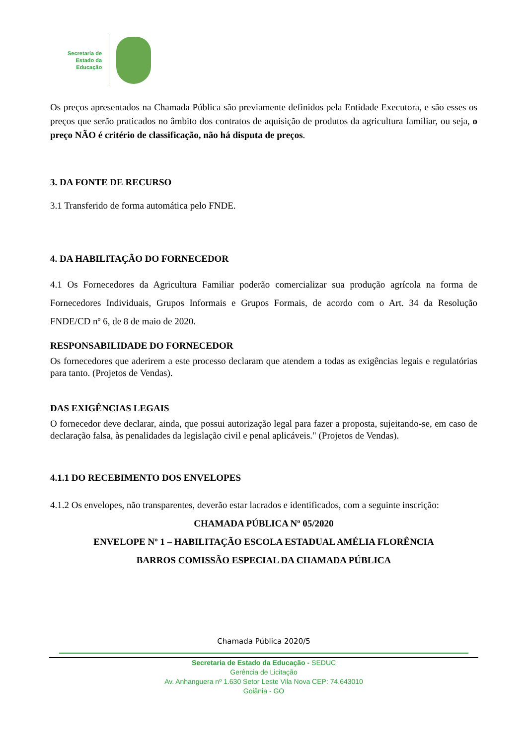Secretaria de
Estado da
Educação
Os preços apresentados na Chamada Pública são previamente definidos pela Entidade Executora, e são esses os preços que serão praticados no âmbito dos contratos de aquisição de produtos da agricultura familiar, ou seja, o preço NÃO é critério de classificação, não há disputa de preços.
3. DA FONTE DE RECURSO
3.1 Transferido de forma automática pelo FNDE.
4. DA HABILITAÇÃO DO FORNECEDOR
4.1 Os Fornecedores da Agricultura Familiar poderão comercializar sua produção agrícola na forma de Fornecedores Individuais, Grupos Informais e Grupos Formais, de acordo com o Art. 34 da Resolução FNDE/CD nº 6, de 8 de maio de 2020.
RESPONSABILIDADE DO FORNECEDOR
Os fornecedores que aderirem a este processo declaram que atendem a todas as exigências legais e regulatórias para tanto. (Projetos de Vendas).
DAS EXIGÊNCIAS LEGAIS
O fornecedor deve declarar, ainda, que possui autorização legal para fazer a proposta, sujeitando-se, em caso de declaração falsa, às penalidades da legislação civil e penal aplicáveis." (Projetos de Vendas).
4.1.1 DO RECEBIMENTO DOS ENVELOPES
4.1.2 Os envelopes, não transparentes, deverão estar lacrados e identificados, com a seguinte inscrição:
CHAMADA PÚBLICA Nº 05/2020
ENVELOPE Nº 1 – HABILITAÇÃO ESCOLA ESTADUAL AMÉLIA FLORÊNCIA
BARROS COMISSÃO ESPECIAL DA CHAMADA PÚBLICA
Chamada Pública 2020/5
Secretaria de Estado da Educação - SEDUC
Gerência de Licitação
Av. Anhanguera nº 1.630 Setor Leste Vila Nova CEP: 74.643010
Goiânia - GO